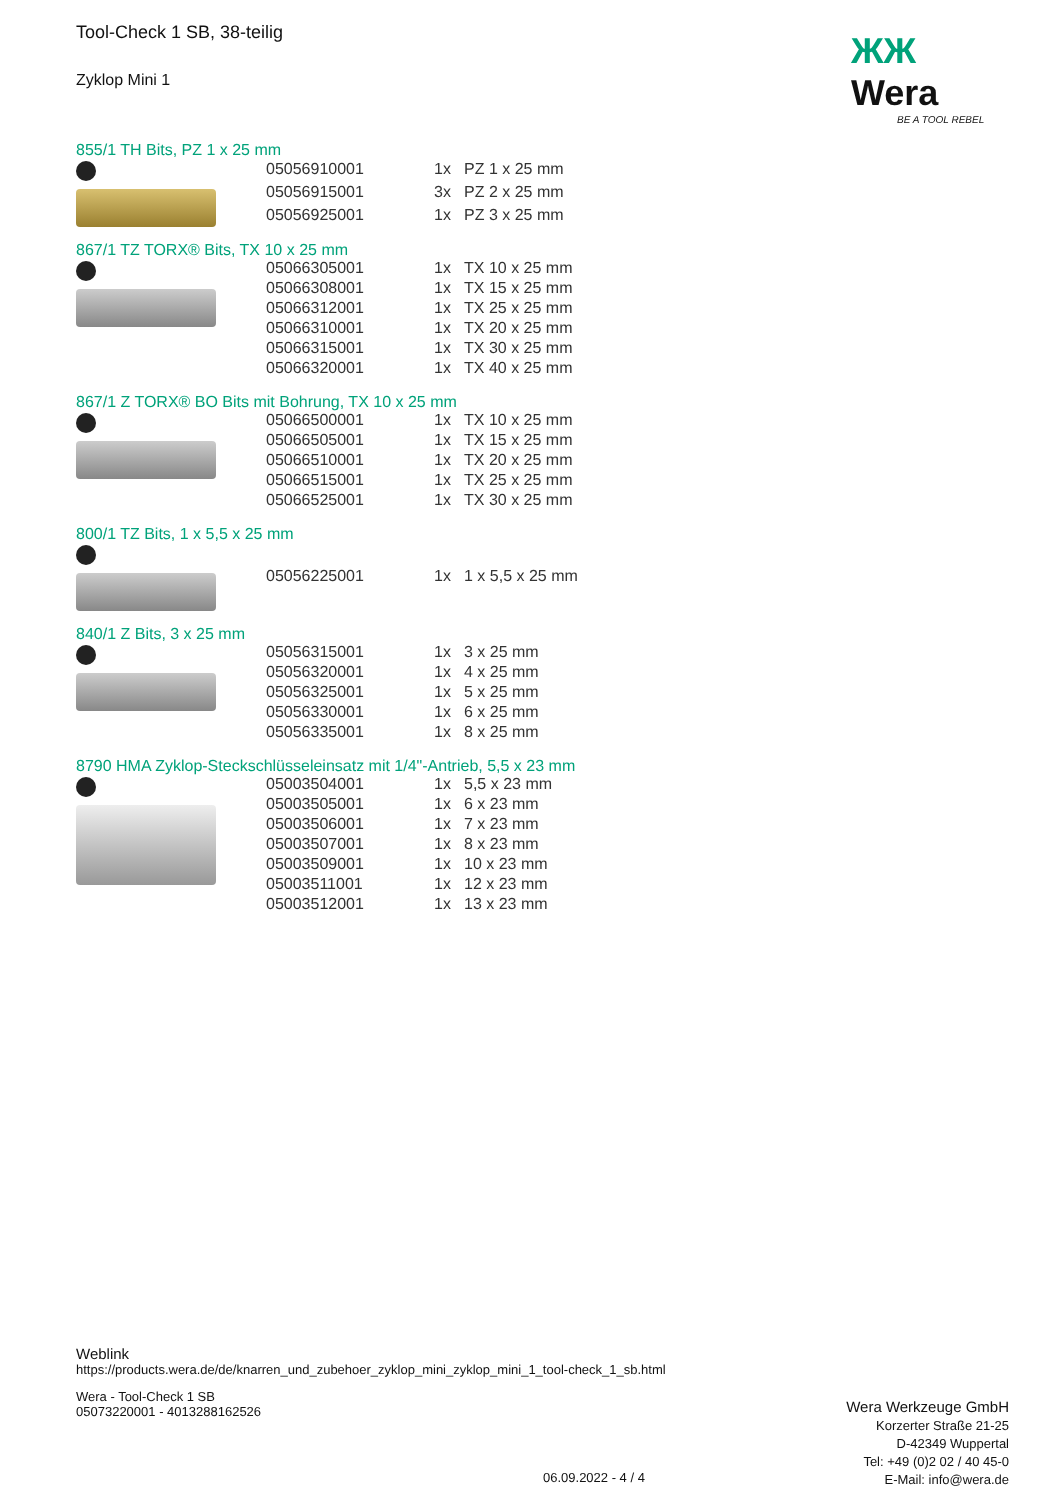ЖЖ Wera
BE A TOOL REBEL
Tool-Check 1 SB, 38-teilig
Zyklop Mini 1
855/1 TH Bits, PZ 1 x 25 mm
| 05056910001 | 1x | PZ 1 x 25 mm |
| 05056915001 | 3x | PZ 2 x 25 mm |
| 05056925001 | 1x | PZ 3 x 25 mm |
867/1 TZ TORX® Bits, TX 10 x 25 mm
| 05066305001 | 1x | TX 10 x 25 mm |
| 05066308001 | 1x | TX 15 x 25 mm |
| 05066312001 | 1x | TX 25 x 25 mm |
| 05066310001 | 1x | TX 20 x 25 mm |
| 05066315001 | 1x | TX 30 x 25 mm |
| 05066320001 | 1x | TX 40 x 25 mm |
867/1 Z TORX® BO Bits mit Bohrung, TX 10 x 25 mm
| 05066500001 | 1x | TX 10 x 25 mm |
| 05066505001 | 1x | TX 15 x 25 mm |
| 05066510001 | 1x | TX 20 x 25 mm |
| 05066515001 | 1x | TX 25 x 25 mm |
| 05066525001 | 1x | TX 30 x 25 mm |
800/1 TZ Bits, 1 x 5,5 x 25 mm
| 05056225001 | 1x | 1 x 5,5 x 25 mm |
840/1 Z Bits, 3 x 25 mm
| 05056315001 | 1x | 3 x 25 mm |
| 05056320001 | 1x | 4 x 25 mm |
| 05056325001 | 1x | 5 x 25 mm |
| 05056330001 | 1x | 6 x 25 mm |
| 05056335001 | 1x | 8 x 25 mm |
8790 HMA Zyklop-Steckschlüsseleinsatz mit 1/4"-Antrieb, 5,5 x 23 mm
| 05003504001 | 1x | 5,5 x 23 mm |
| 05003505001 | 1x | 6 x 23 mm |
| 05003506001 | 1x | 7 x 23 mm |
| 05003507001 | 1x | 8 x 23 mm |
| 05003509001 | 1x | 10 x 23 mm |
| 05003511001 | 1x | 12 x 23 mm |
| 05003512001 | 1x | 13 x 23 mm |
Weblink
https://products.wera.de/de/knarren_und_zubehoer_zyklop_mini_zyklop_mini_1_tool-check_1_sb.html
Wera - Tool-Check 1 SB
05073220001 - 4013288162526
Wera Werkzeuge GmbH
Korzerter Straße 21-25
D-42349 Wuppertal
Tel: +49 (0)2 02 / 40 45-0
E-Mail: info@wera.de
06.09.2022 - 4 / 4